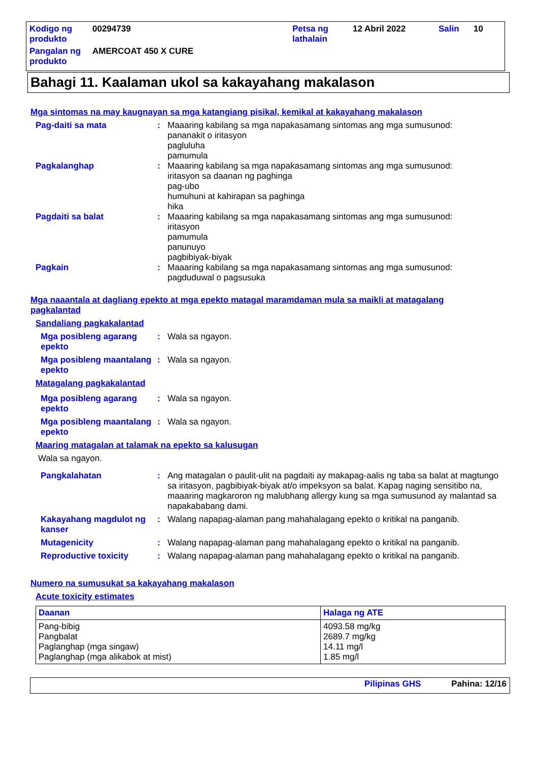| Kodigo ng produkto | 00294739 | Petsa ng lathalain | 12 Abril 2022 | Salin | 10 |
| Pangalan ng produkto | AMERCOAT 450 X CURE | | | | |
Bahagi 11. Kaalaman ukol sa kakayahang makalason
Mga sintomas na may kaugnayan sa mga katangiang pisikal, kemikal at kakayahang makalason
Pag-daiti sa mata : Maaaring kabilang sa mga napakasamang sintomas ang mga sumusunod:
pananakit o iritasyon
pagluluha
pamumula
Pagkalanghap : Maaaring kabilang sa mga napakasamang sintomas ang mga sumusunod:
iritasyon sa daanan ng paghinga
pag-ubo
humuhuni at kahirapan sa paghinga
hika
Pagdaiti sa balat : Maaaring kabilang sa mga napakasamang sintomas ang mga sumusunod:
iritasyon
pamumula
panunuyo
pagbibiyak-biyak
Pagkain : Maaaring kabilang sa mga napakasamang sintomas ang mga sumusunod:
pagduduwal o pagsusuka
Mga naaantala at dagliang epekto at mga epekto matagal maramdaman mula sa maikli at matagalang pagkalantad
Sandaliang pagkakalantad
Mga posibleng agarang epekto
: Wala sa ngayon.
Mga posibleng maantalang epekto
: Wala sa ngayon.
Matagalang pagkakalantad
Mga posibleng agarang epekto
: Wala sa ngayon.
Mga posibleng maantalang epekto
: Wala sa ngayon.
Maaring matagalan at talamak na epekto sa kalusugan
Wala sa ngayon.
Pangkalahatan : Ang matagalan o paulit-ulit na pagdaiti ay makapag-aalis ng taba sa balat at magtungo sa iritasyon, pagbibiyak-biyak at/o impeksyon sa balat. Kapag naging sensitibo na, maaaring magkaroron ng malubhang allergy kung sa mga sumusunod ay malantad sa napakababang dami.
Kakayahang magdulot ng kanser
: Walang napapag-alaman pang mahahalagang epekto o kritikal na panganib.
Mutagenicity : Walang napapag-alaman pang mahahalagang epekto o kritikal na panganib.
Reproductive toxicity : Walang napapag-alaman pang mahahalagang epekto o kritikal na panganib.
Numero na sumusukat sa kakayahang makalason
Acute toxicity estimates
| Daanan | Halaga ng ATE |
| --- | --- |
| Pang-bibig Pangbalat Paglanghap (mga singaw) Paglanghap (mga alikabok at mist) | 4093.58 mg/kg 2689.7 mg/kg 14.11 mg/l 1.85 mg/l |
Pilipinas GHS Pahina: 12/16